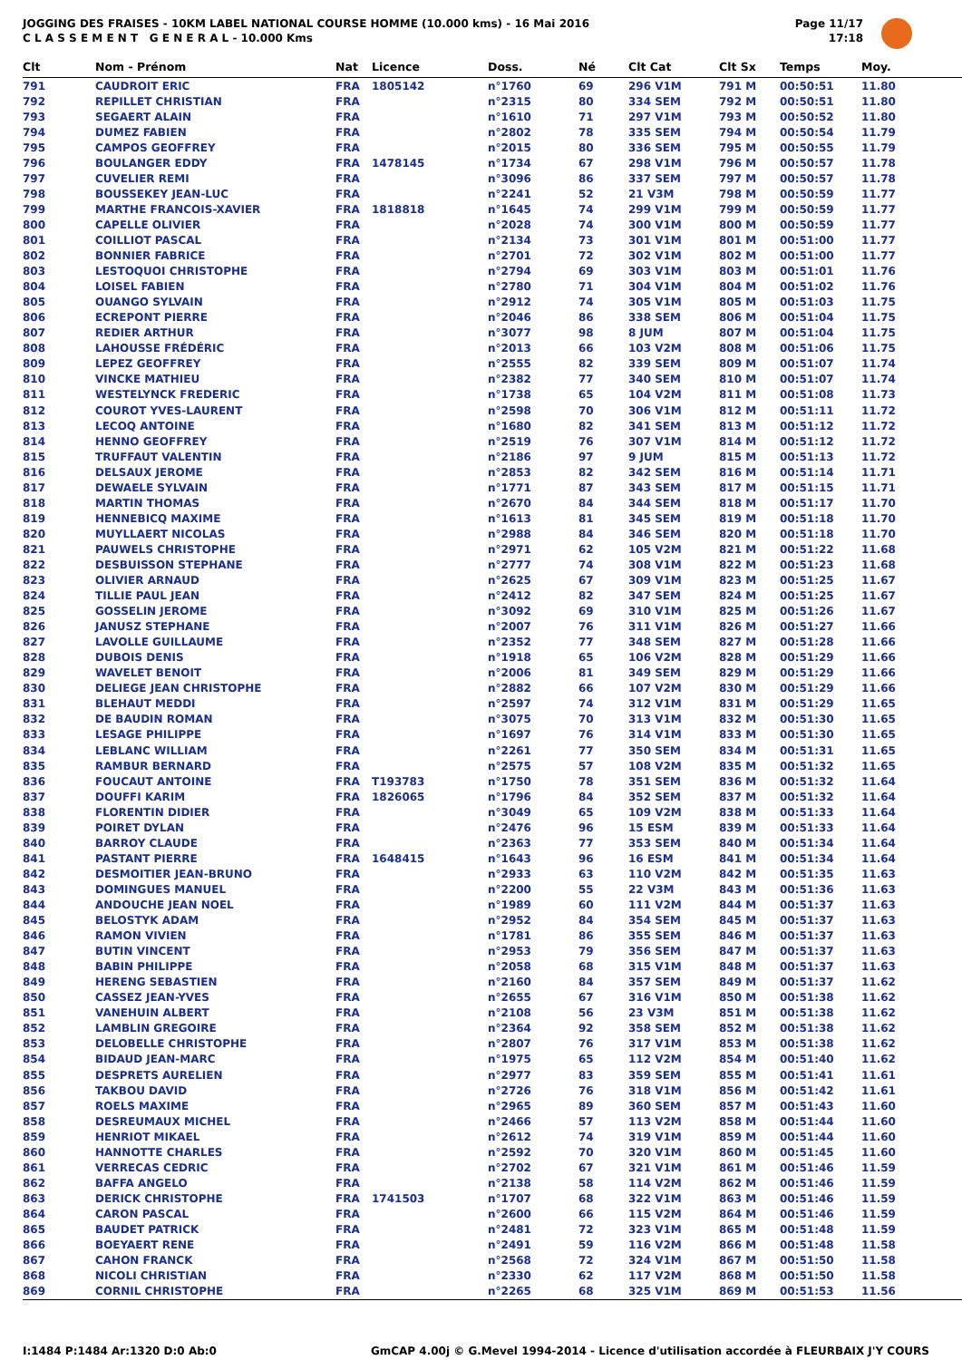JOGGING DES FRAISES - 10KM LABEL NATIONAL COURSE HOMME (10.000 kms) - 16 Mai 2016
C L A S S E M E N T G E N E R A L - 10.000 Kms
Page 11/17
17:18
| Clt | Nom - Prénom | Nat | Licence | Doss. | Né | Clt Cat | Clt Sx | Temps | Moy. |
| --- | --- | --- | --- | --- | --- | --- | --- | --- | --- |
| 791 | CAUDROIT ERIC | FRA | 1805142 | n°1760 | 69 | 296 V1M | 791 M | 00:50:51 | 11.80 |
| 792 | REPILLET CHRISTIAN | FRA | | n°2315 | 80 | 334 SEM | 792 M | 00:50:51 | 11.80 |
| 793 | SEGAERT ALAIN | FRA | | n°1610 | 71 | 297 V1M | 793 M | 00:50:52 | 11.80 |
| 794 | DUMEZ FABIEN | FRA | | n°2802 | 78 | 335 SEM | 794 M | 00:50:54 | 11.79 |
| 795 | CAMPOS GEOFFREY | FRA | | n°2015 | 80 | 336 SEM | 795 M | 00:50:55 | 11.79 |
| 796 | BOULANGER EDDY | FRA | 1478145 | n°1734 | 67 | 298 V1M | 796 M | 00:50:57 | 11.78 |
| 797 | CUVELIER REMI | FRA | | n°3096 | 86 | 337 SEM | 797 M | 00:50:57 | 11.78 |
| 798 | BOUSSEKEY JEAN-LUC | FRA | | n°2241 | 52 | 21 V3M | 798 M | 00:50:59 | 11.77 |
| 799 | MARTHE FRANCOIS-XAVIER | FRA | 1818818 | n°1645 | 74 | 299 V1M | 799 M | 00:50:59 | 11.77 |
| 800 | CAPELLE OLIVIER | FRA | | n°2028 | 74 | 300 V1M | 800 M | 00:50:59 | 11.77 |
| 801 | COILLIOT PASCAL | FRA | | n°2134 | 73 | 301 V1M | 801 M | 00:51:00 | 11.77 |
| 802 | BONNIER FABRICE | FRA | | n°2701 | 72 | 302 V1M | 802 M | 00:51:00 | 11.77 |
| 803 | LESTOQUOI CHRISTOPHE | FRA | | n°2794 | 69 | 303 V1M | 803 M | 00:51:01 | 11.76 |
| 804 | LOISEL FABIEN | FRA | | n°2780 | 71 | 304 V1M | 804 M | 00:51:02 | 11.76 |
| 805 | OUANGO SYLVAIN | FRA | | n°2912 | 74 | 305 V1M | 805 M | 00:51:03 | 11.75 |
| 806 | ECREPONT PIERRE | FRA | | n°2046 | 86 | 338 SEM | 806 M | 00:51:04 | 11.75 |
| 807 | REDIER ARTHUR | FRA | | n°3077 | 98 | 8 JUM | 807 M | 00:51:04 | 11.75 |
| 808 | LAHOUSSE FRÉDÉRIC | FRA | | n°2013 | 66 | 103 V2M | 808 M | 00:51:06 | 11.75 |
| 809 | LEPEZ GEOFFREY | FRA | | n°2555 | 82 | 339 SEM | 809 M | 00:51:07 | 11.74 |
| 810 | VINCKE MATHIEU | FRA | | n°2382 | 77 | 340 SEM | 810 M | 00:51:07 | 11.74 |
| 811 | WESTELYNCK FREDERIC | FRA | | n°1738 | 65 | 104 V2M | 811 M | 00:51:08 | 11.73 |
| 812 | COUROT YVES-LAURENT | FRA | | n°2598 | 70 | 306 V1M | 812 M | 00:51:11 | 11.72 |
| 813 | LECOQ ANTOINE | FRA | | n°1680 | 82 | 341 SEM | 813 M | 00:51:12 | 11.72 |
| 814 | HENNO GEOFFREY | FRA | | n°2519 | 76 | 307 V1M | 814 M | 00:51:12 | 11.72 |
| 815 | TRUFFAUT VALENTIN | FRA | | n°2186 | 97 | 9 JUM | 815 M | 00:51:13 | 11.72 |
| 816 | DELSAUX JEROME | FRA | | n°2853 | 82 | 342 SEM | 816 M | 00:51:14 | 11.71 |
| 817 | DEWAELE SYLVAIN | FRA | | n°1771 | 87 | 343 SEM | 817 M | 00:51:15 | 11.71 |
| 818 | MARTIN THOMAS | FRA | | n°2670 | 84 | 344 SEM | 818 M | 00:51:17 | 11.70 |
| 819 | HENNEBICQ MAXIME | FRA | | n°1613 | 81 | 345 SEM | 819 M | 00:51:18 | 11.70 |
| 820 | MUYLLAERT NICOLAS | FRA | | n°2988 | 84 | 346 SEM | 820 M | 00:51:18 | 11.70 |
| 821 | PAUWELS CHRISTOPHE | FRA | | n°2971 | 62 | 105 V2M | 821 M | 00:51:22 | 11.68 |
| 822 | DESBUISSON STEPHANE | FRA | | n°2777 | 74 | 308 V1M | 822 M | 00:51:23 | 11.68 |
| 823 | OLIVIER ARNAUD | FRA | | n°2625 | 67 | 309 V1M | 823 M | 00:51:25 | 11.67 |
| 824 | TILLIE PAUL JEAN | FRA | | n°2412 | 82 | 347 SEM | 824 M | 00:51:25 | 11.67 |
| 825 | GOSSELIN JEROME | FRA | | n°3092 | 69 | 310 V1M | 825 M | 00:51:26 | 11.67 |
| 826 | JANUSZ STEPHANE | FRA | | n°2007 | 76 | 311 V1M | 826 M | 00:51:27 | 11.66 |
| 827 | LAVOLLE GUILLAUME | FRA | | n°2352 | 77 | 348 SEM | 827 M | 00:51:28 | 11.66 |
| 828 | DUBOIS DENIS | FRA | | n°1918 | 65 | 106 V2M | 828 M | 00:51:29 | 11.66 |
| 829 | WAVELET BENOIT | FRA | | n°2006 | 81 | 349 SEM | 829 M | 00:51:29 | 11.66 |
| 830 | DELIEGE JEAN CHRISTOPHE | FRA | | n°2882 | 66 | 107 V2M | 830 M | 00:51:29 | 11.66 |
| 831 | BLEHAUT MEDDI | FRA | | n°2597 | 74 | 312 V1M | 831 M | 00:51:29 | 11.65 |
| 832 | DE BAUDIN ROMAN | FRA | | n°3075 | 70 | 313 V1M | 832 M | 00:51:30 | 11.65 |
| 833 | LESAGE PHILIPPE | FRA | | n°1697 | 76 | 314 V1M | 833 M | 00:51:30 | 11.65 |
| 834 | LEBLANC WILLIAM | FRA | | n°2261 | 77 | 350 SEM | 834 M | 00:51:31 | 11.65 |
| 835 | RAMBUR BERNARD | FRA | | n°2575 | 57 | 108 V2M | 835 M | 00:51:32 | 11.65 |
| 836 | FOUCAUT ANTOINE | FRA | T193783 | n°1750 | 78 | 351 SEM | 836 M | 00:51:32 | 11.64 |
| 837 | DOUFFI KARIM | FRA | 1826065 | n°1796 | 84 | 352 SEM | 837 M | 00:51:32 | 11.64 |
| 838 | FLORENTIN DIDIER | FRA | | n°3049 | 65 | 109 V2M | 838 M | 00:51:33 | 11.64 |
| 839 | POIRET DYLAN | FRA | | n°2476 | 96 | 15 ESM | 839 M | 00:51:33 | 11.64 |
| 840 | BARROY CLAUDE | FRA | | n°2363 | 77 | 353 SEM | 840 M | 00:51:34 | 11.64 |
| 841 | PASTANT PIERRE | FRA | 1648415 | n°1643 | 96 | 16 ESM | 841 M | 00:51:34 | 11.64 |
| 842 | DESMOITIER JEAN-BRUNO | FRA | | n°2933 | 63 | 110 V2M | 842 M | 00:51:35 | 11.63 |
| 843 | DOMINGUES MANUEL | FRA | | n°2200 | 55 | 22 V3M | 843 M | 00:51:36 | 11.63 |
| 844 | ANDOUCHE JEAN NOEL | FRA | | n°1989 | 60 | 111 V2M | 844 M | 00:51:37 | 11.63 |
| 845 | BELOSTYK ADAM | FRA | | n°2952 | 84 | 354 SEM | 845 M | 00:51:37 | 11.63 |
| 846 | RAMON VIVIEN | FRA | | n°1781 | 86 | 355 SEM | 846 M | 00:51:37 | 11.63 |
| 847 | BUTIN VINCENT | FRA | | n°2953 | 79 | 356 SEM | 847 M | 00:51:37 | 11.63 |
| 848 | BABIN PHILIPPE | FRA | | n°2058 | 68 | 315 V1M | 848 M | 00:51:37 | 11.63 |
| 849 | HERENG SEBASTIEN | FRA | | n°2160 | 84 | 357 SEM | 849 M | 00:51:37 | 11.62 |
| 850 | CASSEZ JEAN-YVES | FRA | | n°2655 | 67 | 316 V1M | 850 M | 00:51:38 | 11.62 |
| 851 | VANEHUIN ALBERT | FRA | | n°2108 | 56 | 23 V3M | 851 M | 00:51:38 | 11.62 |
| 852 | LAMBLIN GREGOIRE | FRA | | n°2364 | 92 | 358 SEM | 852 M | 00:51:38 | 11.62 |
| 853 | DELOBELLE CHRISTOPHE | FRA | | n°2807 | 76 | 317 V1M | 853 M | 00:51:38 | 11.62 |
| 854 | BIDAUD JEAN-MARC | FRA | | n°1975 | 65 | 112 V2M | 854 M | 00:51:40 | 11.62 |
| 855 | DESPRETS AURELIEN | FRA | | n°2977 | 83 | 359 SEM | 855 M | 00:51:41 | 11.61 |
| 856 | TAKBOU DAVID | FRA | | n°2726 | 76 | 318 V1M | 856 M | 00:51:42 | 11.61 |
| 857 | ROELS MAXIME | FRA | | n°2965 | 89 | 360 SEM | 857 M | 00:51:43 | 11.60 |
| 858 | DESREUMAUX MICHEL | FRA | | n°2466 | 57 | 113 V2M | 858 M | 00:51:44 | 11.60 |
| 859 | HENRIOT MIKAEL | FRA | | n°2612 | 74 | 319 V1M | 859 M | 00:51:44 | 11.60 |
| 860 | HANNOTTE CHARLES | FRA | | n°2592 | 70 | 320 V1M | 860 M | 00:51:45 | 11.60 |
| 861 | VERRECAS CEDRIC | FRA | | n°2702 | 67 | 321 V1M | 861 M | 00:51:46 | 11.59 |
| 862 | BAFFA ANGELO | FRA | | n°2138 | 58 | 114 V2M | 862 M | 00:51:46 | 11.59 |
| 863 | DERICK CHRISTOPHE | FRA | 1741503 | n°1707 | 68 | 322 V1M | 863 M | 00:51:46 | 11.59 |
| 864 | CARON PASCAL | FRA | | n°2600 | 66 | 115 V2M | 864 M | 00:51:46 | 11.59 |
| 865 | BAUDET PATRICK | FRA | | n°2481 | 72 | 323 V1M | 865 M | 00:51:48 | 11.59 |
| 866 | BOEYAERT RENE | FRA | | n°2491 | 59 | 116 V2M | 866 M | 00:51:48 | 11.58 |
| 867 | CAHON FRANCK | FRA | | n°2568 | 72 | 324 V1M | 867 M | 00:51:50 | 11.58 |
| 868 | NICOLI CHRISTIAN | FRA | | n°2330 | 62 | 117 V2M | 868 M | 00:51:50 | 11.58 |
| 869 | CORNIL CHRISTOPHE | FRA | | n°2265 | 68 | 325 V1M | 869 M | 00:51:53 | 11.56 |
I:1484 P:1484 Ar:1320 D:0 Ab:0 GmCAP 4.00j © G.Mevel 1994-2014 - Licence d'utilisation accordée à FLEURBAIX J'Y COURS